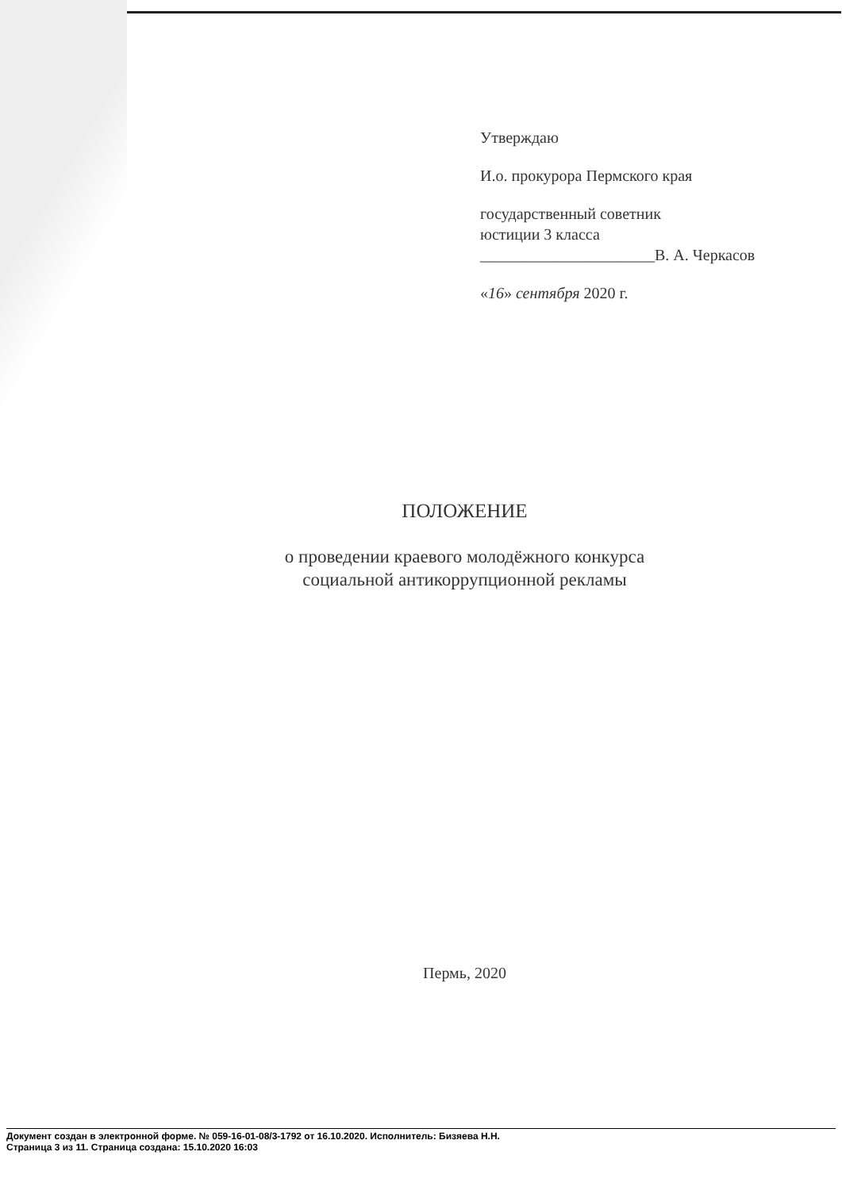Утверждаю
И.о. прокурора Пермского края
государственный советник
юстиции 3 класса
______________________В. А. Черкасов
«16» сентября 2020 г.
ПОЛОЖЕНИЕ
о проведении краевого молодёжного конкурса
социальной антикоррупционной рекламы
Пермь, 2020
Документ создан в электронной форме. № 059-16-01-08/3-1792 от 16.10.2020. Исполнитель: Бизяева Н.Н.
Страница 3 из 11. Страница создана: 15.10.2020 16:03